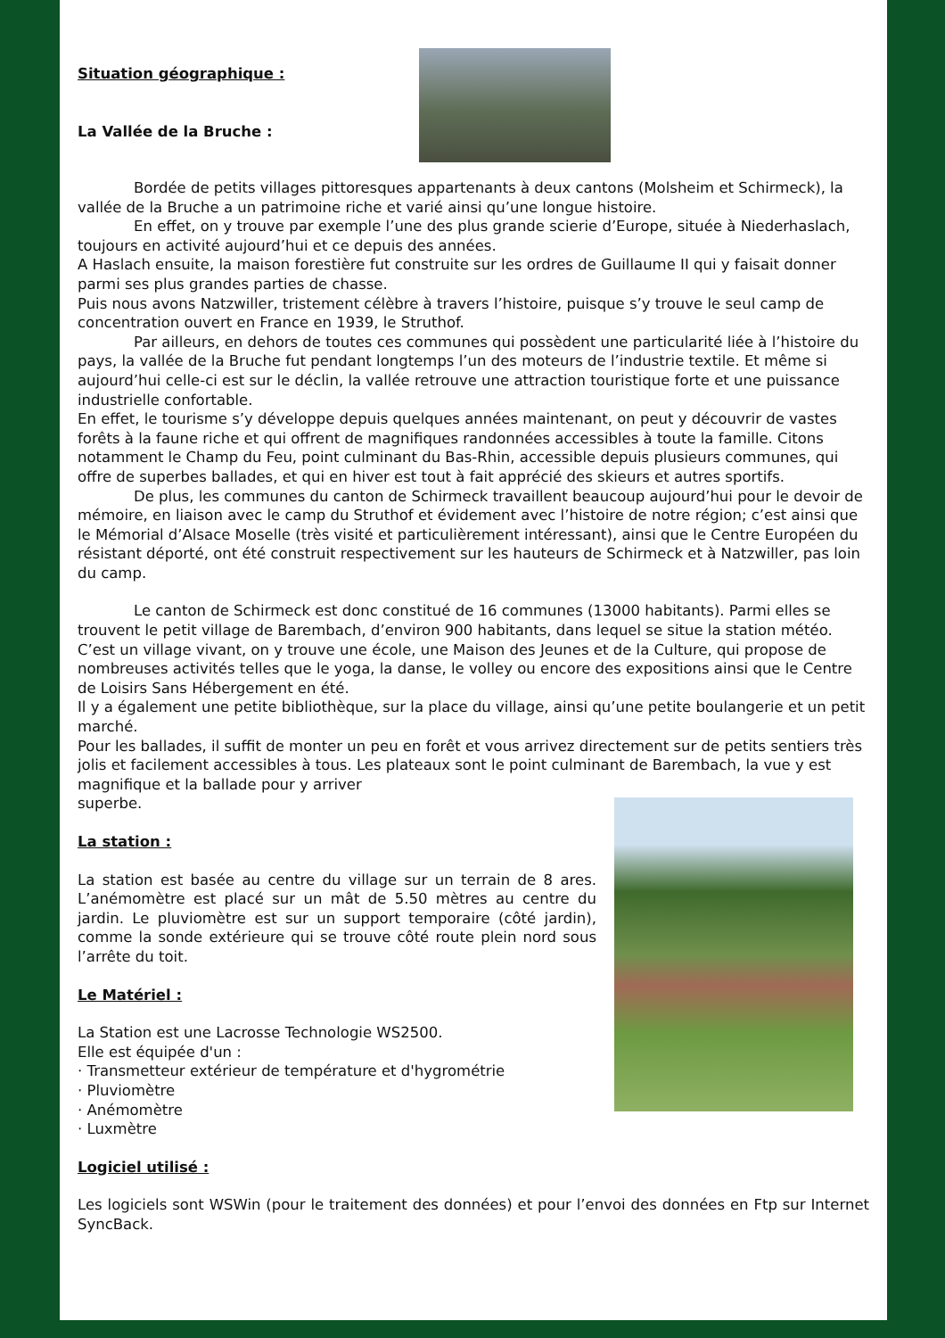Situation géographique :
La Vallée de la Bruche :
Bordée de petits villages pittoresques appartenants à deux cantons (Molsheim et Schirmeck), la vallée de la Bruche a un patrimoine riche et varié ainsi qu’une longue histoire.
En effet, on y trouve par exemple l’une des plus grande scierie d’Europe, située à Niederhaslach, toujours en activité aujourd’hui et ce depuis des années.
A Haslach ensuite, la maison forestière fut construite sur les ordres de Guillaume II qui y faisait donner parmi ses plus grandes parties de chasse.
Puis nous avons Natzwiller, tristement célèbre à travers l’histoire, puisque s’y trouve le seul camp de concentration ouvert en France en 1939, le Struthof.
Par ailleurs, en dehors de toutes ces communes qui possèdent une particularité liée à l’histoire du pays, la vallée de la Bruche fut pendant longtemps l’un des moteurs de l’industrie textile. Et même si aujourd’hui celle-ci est sur le déclin, la vallée retrouve une attraction touristique forte et une puissance industrielle confortable.
En effet, le tourisme s’y développe depuis quelques années maintenant, on peut y découvrir de vastes forêts à la faune riche et qui offrent de magnifiques randonnées accessibles à toute la famille. Citons notamment le Champ du Feu, point culminant du Bas-Rhin, accessible depuis plusieurs communes, qui offre de superbes ballades, et qui en hiver est tout à fait apprécié des skieurs et autres sportifs.
De plus, les communes du canton de Schirmeck travaillent beaucoup aujourd’hui pour le devoir de mémoire, en liaison avec le camp du Struthof et évidement avec l’histoire de notre région; c’est ainsi que le Mémorial d’Alsace Moselle (très visité et particulièrement intéressant), ainsi que le Centre Européen du résistant déporté, ont été construit respectivement sur les hauteurs de Schirmeck et à Natzwiller, pas loin du camp.
Le canton de Schirmeck est donc constitué de 16 communes (13000 habitants). Parmi elles se trouvent le petit village de Barembach, d’environ 900 habitants, dans lequel se situe la station météo.
C’est un village vivant, on y trouve une école, une Maison des Jeunes et de la Culture, qui propose de nombreuses activités telles que le yoga, la danse, le volley ou encore des expositions ainsi que le Centre de Loisirs Sans Hébergement en été.
Il y a également une petite bibliothèque, sur la place du village, ainsi qu’une petite boulangerie et un petit marché.
Pour les ballades, il suffit de monter un peu en forêt et vous arrivez directement sur de petits sentiers très jolis et facilement accessibles à tous. Les plateaux sont le point culminant de Barembach, la vue y est magnifique et la ballade pour y arriver
superbe.
La station :
La station est basée au centre du village sur un terrain de 8 ares. L’anémomètre est placé sur un mât de 5.50 mètres au centre du jardin. Le pluviomètre est sur un support temporaire (côté jardin), comme la sonde extérieure qui se trouve côté route plein nord sous l’arrête du toit.
Le Matériel :
La Station est une Lacrosse Technologie WS2500.
Elle est équipée d'un :
· Transmetteur extérieur de température et d'hygrométrie
· Pluviomètre
· Anémomètre
· Luxmètre
Logiciel utilisé :
Les logiciels sont WSWin (pour le traitement des données) et pour l’envoi des données en Ftp sur Internet SyncBack.